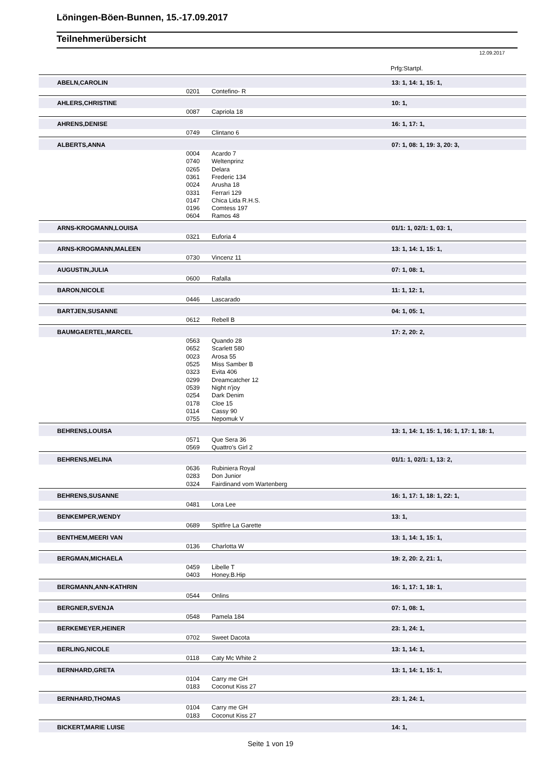Löningen-Böen-Bunnen, 15.-17.09.2017
Teilnehmerübersicht
12.09.2017
Prfg:Startpl.
| | ABELN,CAROLIN | | | 13: 1, 14: 1, 15: 1, |
| | | 0201 | Contefino- R | |
| | AHLERS,CHRISTINE | | | 10: 1, |
| | | 0087 | Capriola 18 | |
| | AHRENS,DENISE | | | 16: 1, 17: 1, |
| | | 0749 | Clintano 6 | |
| | ALBERTS,ANNA | | | 07: 1, 08: 1, 19: 3, 20: 3, |
| | | 0004 | Acardo 7 | |
| | | 0740 | Weltenprinz | |
| | | 0265 | Delara | |
| | | 0361 | Frederic 134 | |
| | | 0024 | Arusha 18 | |
| | | 0331 | Ferrari 129 | |
| | | 0147 | Chica Lida R.H.S. | |
| | | 0196 | Comtess 197 | |
| | | 0604 | Ramos 48 | |
| | ARNS-KROGMANN,LOUISA | | | 01/1: 1, 02/1: 1, 03: 1, |
| | | 0321 | Euforia 4 | |
| | ARNS-KROGMANN,MALEEN | | | 13: 1, 14: 1, 15: 1, |
| | | 0730 | Vincenz 11 | |
| | AUGUSTIN,JULIA | | | 07: 1, 08: 1, |
| | | 0600 | Rafalla | |
| | BARON,NICOLE | | | 11: 1, 12: 1, |
| | | 0446 | Lascarado | |
| | BARTJEN,SUSANNE | | | 04: 1, 05: 1, |
| | | 0612 | Rebell B | |
| | BAUMGAERTEL,MARCEL | | | 17: 2, 20: 2, |
| | | 0563 | Quando 28 | |
| | | 0652 | Scarlett 580 | |
| | | 0023 | Arosa 55 | |
| | | 0525 | Miss Samber B | |
| | | 0323 | Evita 406 | |
| | | 0299 | Dreamcatcher 12 | |
| | | 0539 | Night n'joy | |
| | | 0254 | Dark Denim | |
| | | 0178 | Cloe 15 | |
| | | 0114 | Cassy 90 | |
| | | 0755 | Nepomuk V | |
| | BEHRENS,LOUISA | | | 13: 1, 14: 1, 15: 1, 16: 1, 17: 1, 18: 1, |
| | | 0571 | Que Sera 36 | |
| | | 0569 | Quattro's Girl 2 | |
| | BEHRENS,MELINA | | | 01/1: 1, 02/1: 1, 13: 2, |
| | | 0636 | Rubiniera Royal | |
| | | 0283 | Don Junior | |
| | | 0324 | Fairdinand vom Wartenberg | |
| | BEHRENS,SUSANNE | | | 16: 1, 17: 1, 18: 1, 22: 1, |
| | | 0481 | Lora Lee | |
| | BENKEMPER,WENDY | | | 13: 1, |
| | | 0689 | Spitfire La Garette | |
| | BENTHEM,MEERI VAN | | | 13: 1, 14: 1, 15: 1, |
| | | 0136 | Charlotta W | |
| | BERGMAN,MICHAELA | | | 19: 2, 20: 2, 21: 1, |
| | | 0459 | Libelle T | |
| | | 0403 | Honey.B.Hip | |
| | BERGMANN,ANN-KATHRIN | | | 16: 1, 17: 1, 18: 1, |
| | | 0544 | Onlins | |
| | BERGNER,SVENJA | | | 07: 1, 08: 1, |
| | | 0548 | Pamela 184 | |
| | BERKEMEYER,HEINER | | | 23: 1, 24: 1, |
| | | 0702 | Sweet Dacota | |
| | BERLING,NICOLE | | | 13: 1, 14: 1, |
| | | 0118 | Caty Mc White 2 | |
| | BERNHARD,GRETA | | | 13: 1, 14: 1, 15: 1, |
| | | 0104 | Carry me GH | |
| | | 0183 | Coconut Kiss 27 | |
| | BERNHARD,THOMAS | | | 23: 1, 24: 1, |
| | | 0104 | Carry me GH | |
| | | 0183 | Coconut Kiss 27 | |
| | BICKERT,MARIE LUISE | | | 14: 1, |
Seite 1 von 19